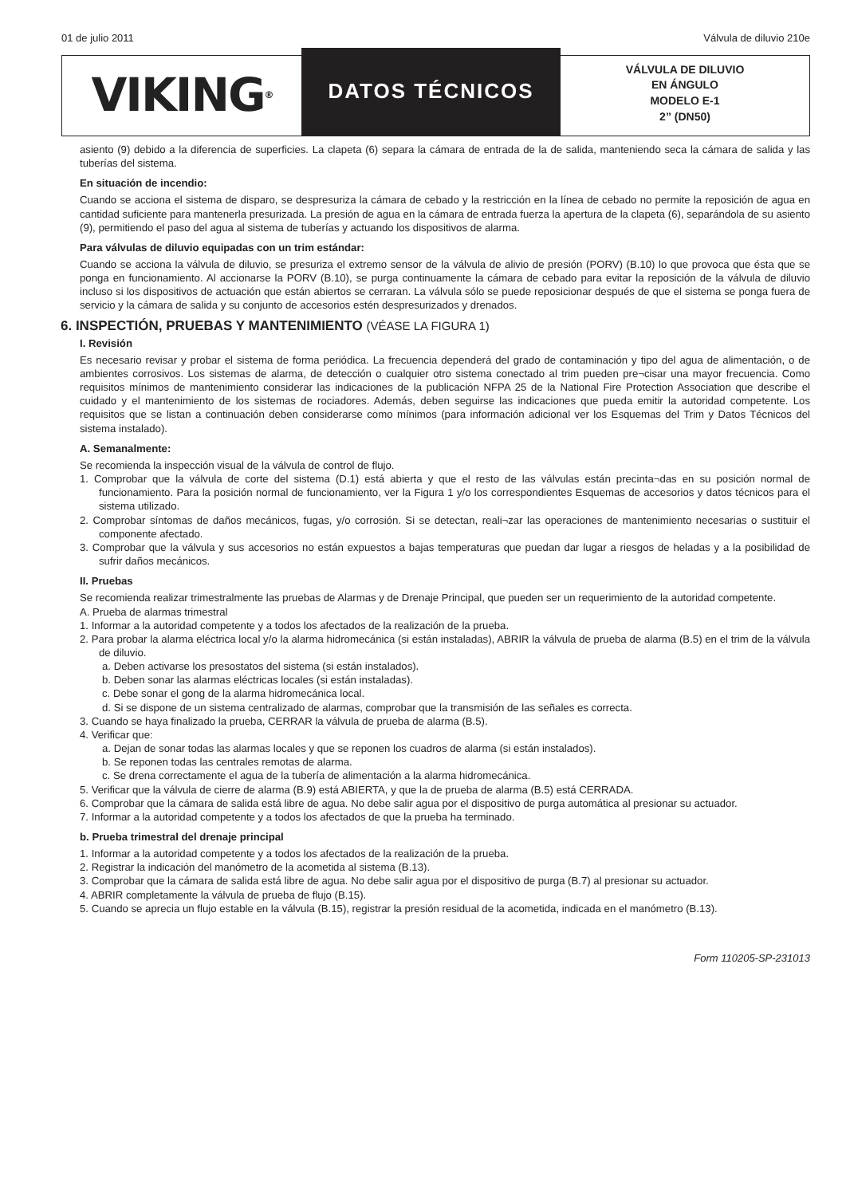01 de julio 2011 Válvula de diluvio 210e
VIKING<sup>®</sup>
DATOS TÉCNICOS
VÁLVULA DE DILUVIO
EN ÁNGULO
MODELO E-1
2” (DN50)
asiento (9) debido a la diferencia de superficies. La clapeta (6) separa la cámara de entrada de la de salida, manteniendo seca la cámara de salida y las tuberías del sistema.
En situación de incendio:
Cuando se acciona el sistema de disparo, se despresuriza la cámara de cebado y la restricción en la línea de cebado no permite la reposición de agua en cantidad suficiente para mantenerla presurizada. La presión de agua en la cámara de entrada fuerza la apertura de la clapeta (6), separándola de su asiento (9), permitiendo el paso del agua al sistema de tuberías y actuando los dispositivos de alarma.
Para válvulas de diluvio equipadas con un trim estándar:
Cuando se acciona la válvula de diluvio, se presuriza el extremo sensor de la válvula de alivio de presión (PORV) (B.10) lo que provoca que ésta que se ponga en funcionamiento. Al accionarse la PORV (B.10), se purga continuamente la cámara de cebado para evitar la reposición de la válvula de diluvio incluso si los dispositivos de actuación que están abiertos se cerraran. La válvula sólo se puede reposicionar después de que el sistema se ponga fuera de servicio y la cámara de salida y su conjunto de accesorios estén despresurizados y drenados.
6. INSPECTIÓN, PRUEBAS Y MANTENIMIENTO (VÉASE LA FIGURA 1)
I. Revisión
Es necesario revisar y probar el sistema de forma periódica. La frecuencia dependerá del grado de contaminación y tipo del agua de alimentación, o de ambientes corrosivos. Los sistemas de alarma, de detección o cualquier otro sistema conectado al trim pueden pre¬cisar una mayor frecuencia. Como requisitos mínimos de mantenimiento considerar las indicaciones de la publicación NFPA 25 de la National Fire Protection Association que describe el cuidado y el mantenimiento de los sistemas de rociadores. Además, deben seguirse las indicaciones que pueda emitir la autoridad competente. Los requisitos que se listan a continuación deben considerarse como mínimos (para información adicional ver los Esquemas del Trim y Datos Técnicos del sistema instalado).
A. Semanalmente:
Se recomienda la inspección visual de la válvula de control de flujo.
1. Comprobar que la válvula de corte del sistema (D.1) está abierta y que el resto de las válvulas están precinta¬das en su posición normal de funcionamiento. Para la posición normal de funcionamiento, ver la Figura 1 y/o los correspondientes Esquemas de accesorios y datos técnicos para el sistema utilizado.
2. Comprobar síntomas de daños mecánicos, fugas, y/o corrosión. Si se detectan, reali¬zar las operaciones de mantenimiento necesarias o sustituir el componente afectado.
3. Comprobar que la válvula y sus accesorios no están expuestos a bajas temperaturas que puedan dar lugar a riesgos de heladas y a la posibilidad de sufrir daños mecánicos.
II. Pruebas
Se recomienda realizar trimestralmente las pruebas de Alarmas y de Drenaje Principal, que pueden ser un requerimiento de la autoridad competente.
A. Prueba de alarmas trimestral
1. Informar a la autoridad competente y a todos los afectados de la realización de la prueba.
2. Para probar la alarma eléctrica local y/o la alarma hidromecánica (si están instaladas), ABRIR la válvula de prueba de alarma (B.5) en el trim de la válvula de diluvio.
a. Deben activarse los presostatos del sistema (si están instalados).
b. Deben sonar las alarmas eléctricas locales (si están instaladas).
c. Debe sonar el gong de la alarma hidromecánica local.
d. Si se dispone de un sistema centralizado de alarmas, comprobar que la transmisión de las señales es correcta.
3. Cuando se haya finalizado la prueba, CERRAR la válvula de prueba de alarma (B.5).
4. Verificar que:
a. Dejan de sonar todas las alarmas locales y que se reponen los cuadros de alarma (si están instalados).
b. Se reponen todas las centrales remotas de alarma.
c. Se drena correctamente el agua de la tubería de alimentación a la alarma hidromecánica.
5. Verificar que la válvula de cierre de alarma (B.9) está ABIERTA, y que la de prueba de alarma (B.5) está CERRADA.
6. Comprobar que la cámara de salida está libre de agua. No debe salir agua por el dispositivo de purga automática al presionar su actuador.
7. Informar a la autoridad competente y a todos los afectados de que la prueba ha terminado.
b. Prueba trimestral del drenaje principal
1. Informar a la autoridad competente y a todos los afectados de la realización de la prueba.
2. Registrar la indicación del manómetro de la acometida al sistema (B.13).
3. Comprobar que la cámara de salida está libre de agua. No debe salir agua por el dispositivo de purga (B.7) al presionar su actuador.
4. ABRIR completamente la válvula de prueba de flujo (B.15).
5. Cuando se aprecia un flujo estable en la válvula (B.15), registrar la presión residual de la acometida, indicada en el manómetro (B.13).
Form 110205-SP-231013